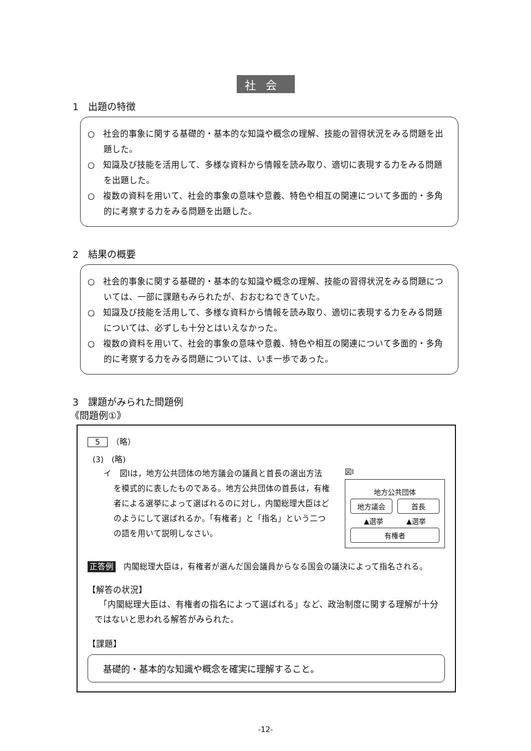社会
1　出題の特徴
○　社会的事象に関する基礎的・基本的な知識や概念の理解、技能の習得状況をみる問題を出題した。
○　知識及び技能を活用して、多様な資料から情報を読み取り、適切に表現する力をみる問題を出題した。
○　複数の資料を用いて、社会的事象の意味や意義、特色や相互の関連について多面的・多角的に考察する力をみる問題を出題した。
2　結果の概要
○　社会的事象に関する基礎的・基本的な知識や概念の理解、技能の習得状況をみる問題については、一部に課題もみられたが、おおむねできていた。
○　知識及び技能を活用して、多様な資料から情報を読み取り、適切に表現する力をみる問題については、必ずしも十分とはいえなかった。
○　複数の資料を用いて、社会的事象の意味や意義、特色や相互の関連について多面的・多角的に考察する力をみる問題については、いま一歩であった。
3　課題がみられた問題例
《問題例①》
5　（略）
(3)　(略)
イ　図Ⅰは，地方公共団体の地方議会の議員と首長の選出方法を模式的に表したものである。地方公共団体の首長は，有権者による選挙によって選ばれるのに対し，内閣総理大臣はどのようにして選ばれるか。「有権者」と「指名」という二つの語を用いて説明しなさい。
図Ⅰ
地方公共団体
地方議会 首長
▲選挙 ▲選挙
有権者
正答例　内閣総理大臣は，有権者が選んだ国会議員からなる国会の議決によって指名される。
【解答の状況】
　「内閣総理大臣は、有権者の指名によって選ばれる」など、政治制度に関する理解が十分ではないと思われる解答がみられた。
【課題】
基礎的・基本的な知識や概念を確実に理解すること。
-12-